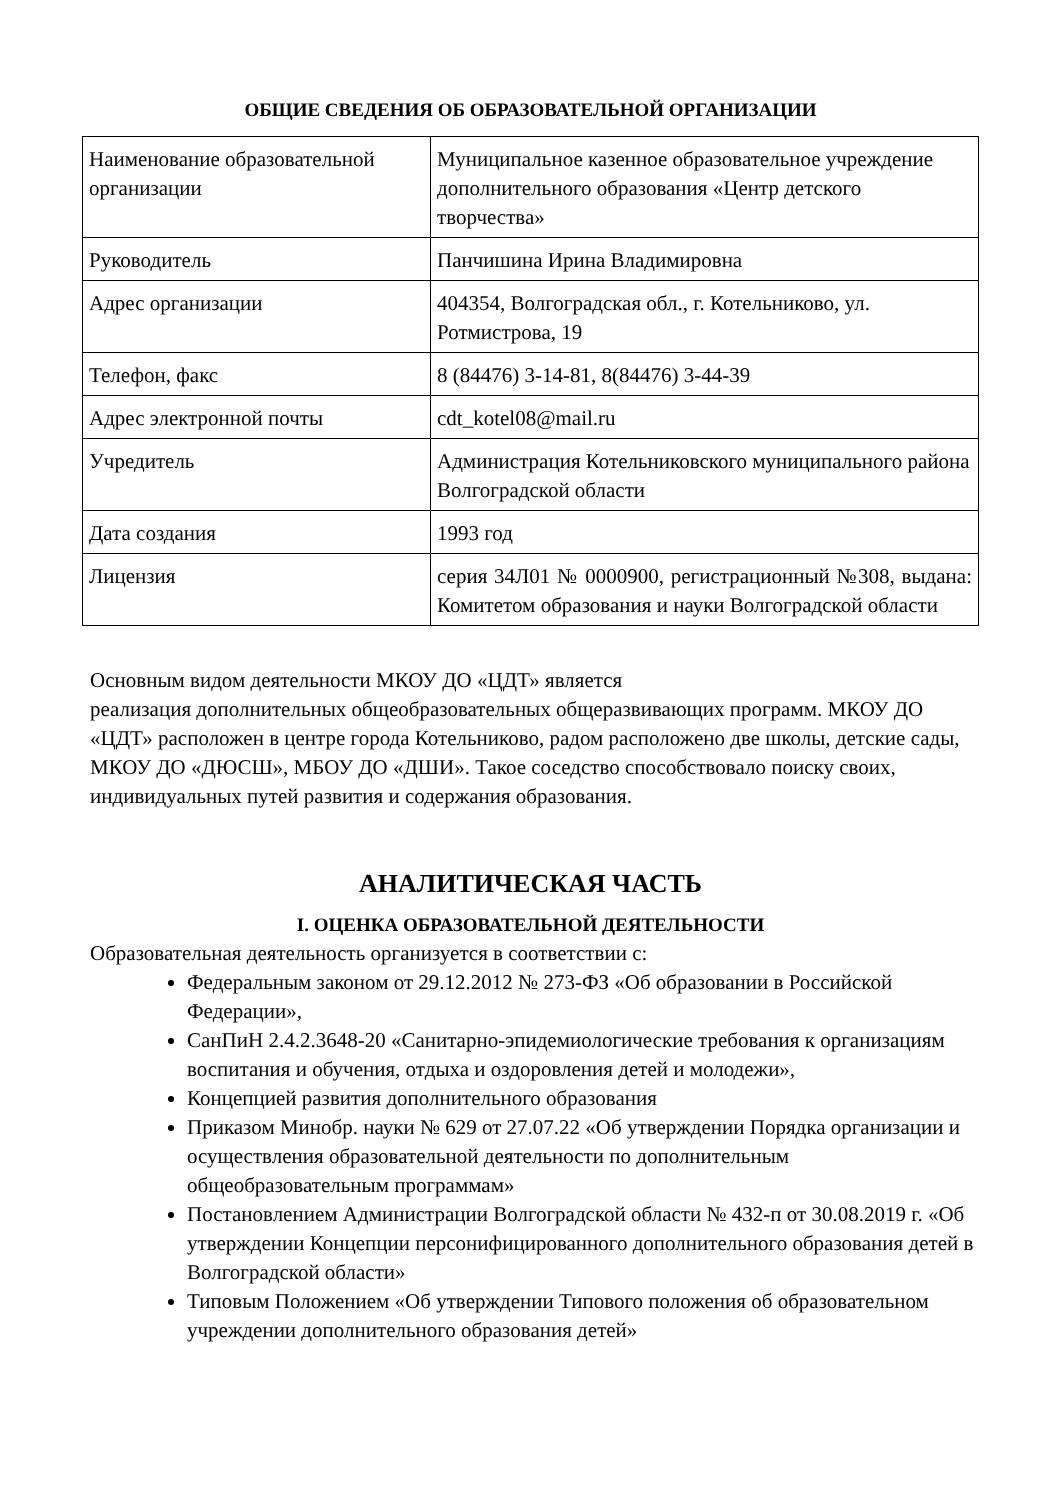ОБЩИЕ СВЕДЕНИЯ ОБ ОБРАЗОВАТЕЛЬНОЙ ОРГАНИЗАЦИИ
| Наименование образовательной организации | Муниципальное казенное образовательное учреждение дополнительного образования «Центр детского творчества» |
| Руководитель | Панчишина Ирина Владимировна |
| Адрес организации | 404354, Волгоградская обл., г. Котельниково, ул. Ротмистрова, 19 |
| Телефон, факс | 8 (84476) 3-14-81, 8(84476) 3-44-39 |
| Адрес электронной почты | cdt_kotel08@mail.ru |
| Учредитель | Администрация Котельниковского муниципального района Волгоградской области |
| Дата создания | 1993 год |
| Лицензия | серия 34Л01 № 0000900, регистрационный №308, выдана: Комитетом образования и науки Волгоградской области |
Основным видом деятельности МКОУ ДО «ЦДТ» является
реализация дополнительных общеобразовательных общеразвивающих программ. МКОУ ДО «ЦДТ» расположен в центре города Котельниково, радом расположено две школы, детские сады, МКОУ ДО «ДЮСШ», МБОУ ДО «ДШИ». Такое соседство способствовало поиску своих, индивидуальных путей развития и содержания образования.
АНАЛИТИЧЕСКАЯ ЧАСТЬ
I. ОЦЕНКА ОБРАЗОВАТЕЛЬНОЙ ДЕЯТЕЛЬНОСТИ
Образовательная деятельность организуется в соответствии с:
Федеральным законом от 29.12.2012 № 273-ФЗ «Об образовании в Российской Федерации»,
СанПиН 2.4.2.3648-20 «Санитарно-эпидемиологические требования к организациям воспитания и обучения, отдыха и оздоровления детей и молодежи»,
Концепцией развития дополнительного образования
Приказом Минобр. науки № 629 от 27.07.22 «Об утверждении Порядка организации и осуществления образовательной деятельности по дополнительным общеобразовательным программам»
Постановлением Администрации Волгоградской области № 432-п от 30.08.2019 г. «Об утверждении Концепции персонифицированного дополнительного образования детей в Волгоградской области»
Типовым Положением «Об утверждении Типового положения об образовательном учреждении дополнительного образования детей»